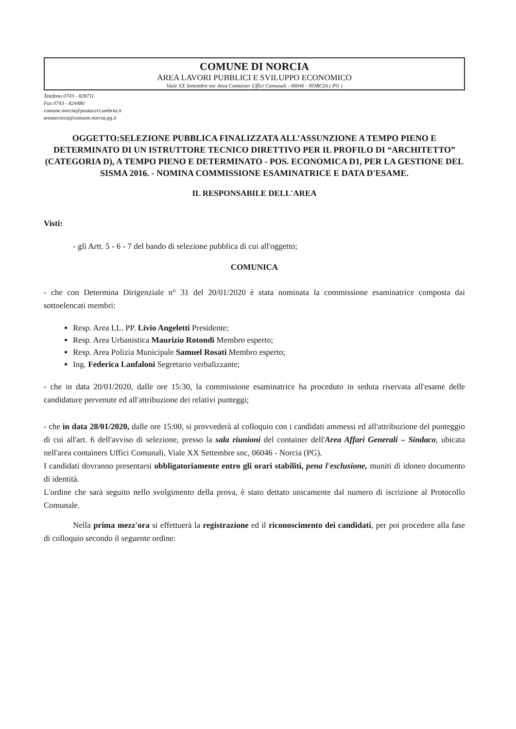COMUNE DI NORCIA
AREA LAVORI PUBBLICI E SVILUPPO ECONOMICO
Viale XX Settembre snc Area Container Uffici Comunali - 06046 - NORCIA ( PG )
Telefono 0743 - 828711
Fax 0743 - 824480
comune.norcia@postacert.umbria.it
areatecnica@comune.norcia.pg.it
OGGETTO:SELEZIONE PUBBLICA FINALIZZATA ALL’ASSUNZIONE A TEMPO PIENO E DETERMINATO DI UN ISTRUTTORE TECNICO DIRETTIVO PER IL PROFILO DI “ARCHITETTO” (CATEGORIA D), A TEMPO PIENO E DETERMINATO - POS. ECONOMICA D1, PER LA GESTIONE DEL SISMA 2016. - NOMINA COMMISSIONE ESAMINATRICE E DATA D'ESAME.
IL RESPONSABILE DELL'AREA
Visti:
- gli Artt. 5 - 6 - 7 del bando di selezione pubblica di cui all'oggetto;
COMUNICA
- che con Determina Dirigenziale n° 31 del 20/01/2020 è stata nominata la commissione esaminatrice composta dai sottoelencati membri:
Resp. Area LL. PP. Livio Angeletti Presidente;
Resp. Area Urbanistica Maurizio Rotondi Membro esperto;
Resp. Area Polizia Municipale Samuel Rosati Membro esperto;
Ing. Federica Lanfaloni Segretario verbalizzante;
- che in data 20/01/2020, dalle ore 15:30, la commissione esaminatrice ha proceduto in seduta riservata all'esame delle candidature pervenute ed all'attribuzione dei relativi punteggi;
- che in data 28/01/2020, dalle ore 15:00, si provvederà al colloquio con i candidati ammessi ed all'attribuzione del punteggio di cui all'art. 6 dell'avviso di selezione, presso la sala riunioni del container dell'Area Affari Generali – Sindaco, ubicata nell'area containers Uffici Comunali, Viale XX Settembre snc, 06046 - Norcia (PG).
I candidati dovranno presentarsi obbligatoriamente entro gli orari stabiliti, pena l'esclusione, muniti di idoneo documento di identità.
L'ordine che sarà seguito nello svolgimento della prova, è stato dettato unicamente dal numero di iscrizione al Protocollo Comunale.
Nella prima mezz'ora si effettuerà la registrazione ed il riconoscimento dei candidati, per poi procedere alla fase di colloquio secondo il seguente ordine: